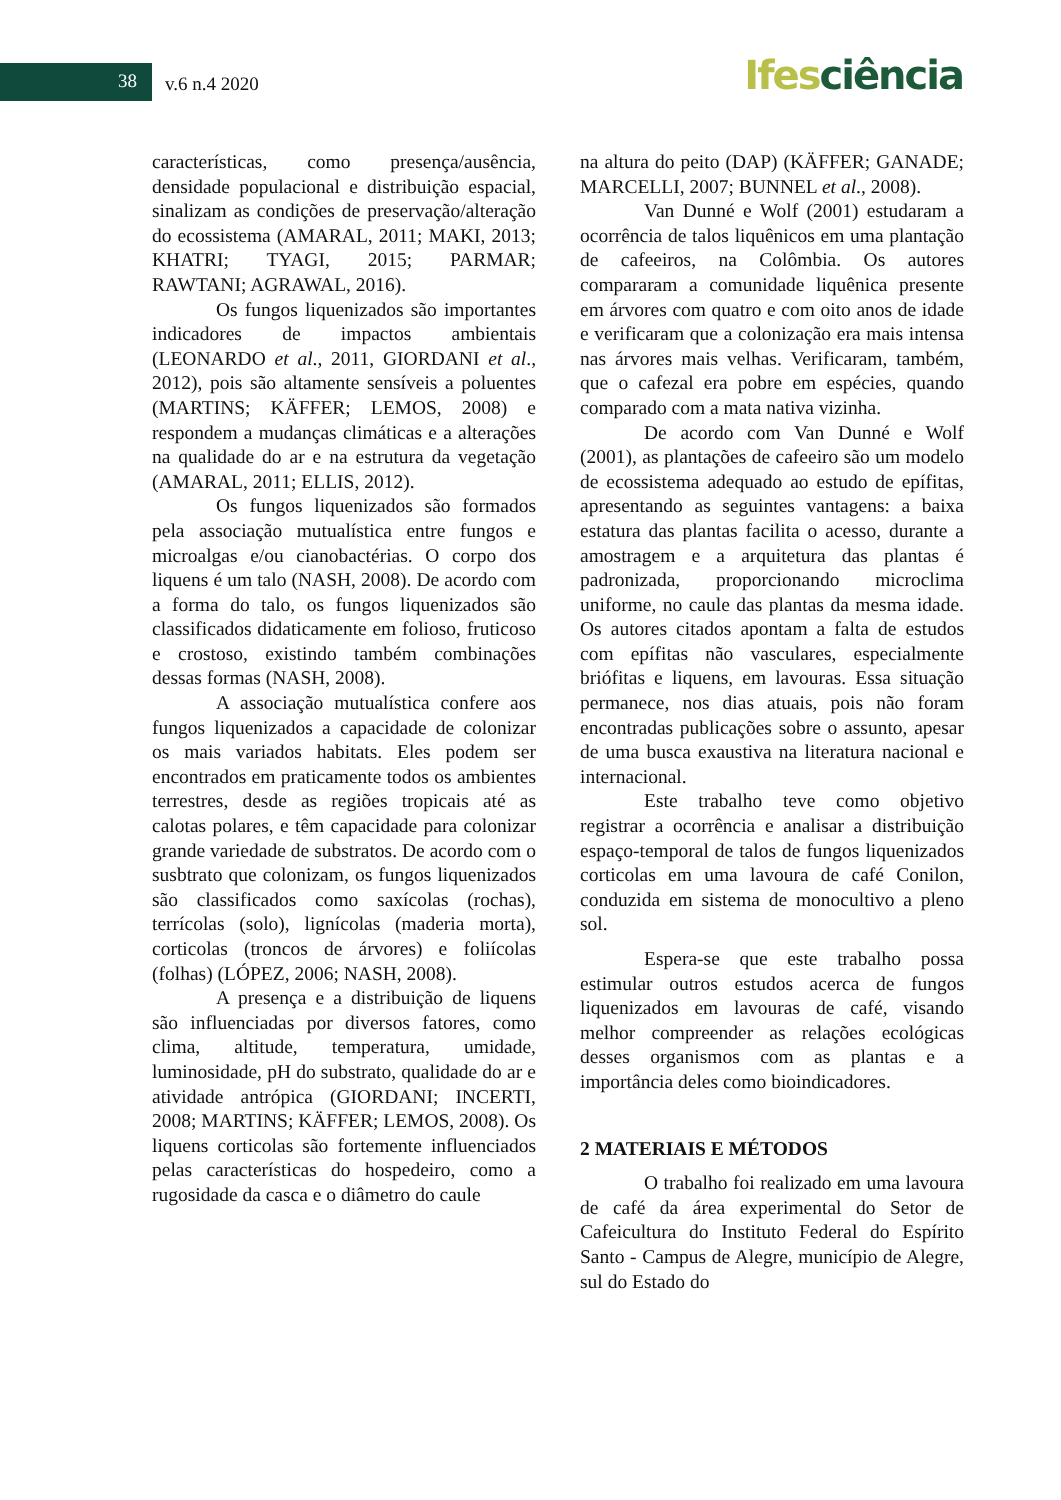38 v.6 n.4 2020 Ifesciência
características, como presença/ausência, densidade populacional e distribuição espacial, sinalizam as condições de preservação/alteração do ecossistema (AMARAL, 2011; MAKI, 2013; KHATRI; TYAGI, 2015; PARMAR; RAWTANI; AGRAWAL, 2016).
Os fungos liquenizados são importantes indicadores de impactos ambientais (LEONARDO et al., 2011, GIORDANI et al., 2012), pois são altamente sensíveis a poluentes (MARTINS; KÄFFER; LEMOS, 2008) e respondem a mudanças climáticas e a alterações na qualidade do ar e na estrutura da vegetação (AMARAL, 2011; ELLIS, 2012).
Os fungos liquenizados são formados pela associação mutualística entre fungos e microalgas e/ou cianobactérias. O corpo dos liquens é um talo (NASH, 2008). De acordo com a forma do talo, os fungos liquenizados são classificados didaticamente em folioso, fruticoso e crostoso, existindo também combinações dessas formas (NASH, 2008).
A associação mutualística confere aos fungos liquenizados a capacidade de colonizar os mais variados habitats. Eles podem ser encontrados em praticamente todos os ambientes terrestres, desde as regiões tropicais até as calotas polares, e têm capacidade para colonizar grande variedade de substratos. De acordo com o susbtrato que colonizam, os fungos liquenizados são classificados como saxícolas (rochas), terrícolas (solo), lignícolas (maderia morta), corticolas (troncos de árvores) e foliícolas (folhas) (LÓPEZ, 2006; NASH, 2008).
A presença e a distribuição de liquens são influenciadas por diversos fatores, como clima, altitude, temperatura, umidade, luminosidade, pH do substrato, qualidade do ar e atividade antrópica (GIORDANI; INCERTI, 2008; MARTINS; KÄFFER; LEMOS, 2008). Os liquens corticolas são fortemente influenciados pelas características do hospedeiro, como a rugosidade da casca e o diâmetro do caule
na altura do peito (DAP) (KÄFFER; GANADE; MARCELLI, 2007; BUNNEL et al., 2008).
Van Dunné e Wolf (2001) estudaram a ocorrência de talos liquênicos em uma plantação de cafeeiros, na Colômbia. Os autores compararam a comunidade liquênica presente em árvores com quatro e com oito anos de idade e verificaram que a colonização era mais intensa nas árvores mais velhas. Verificaram, também, que o cafezal era pobre em espécies, quando comparado com a mata nativa vizinha.
De acordo com Van Dunné e Wolf (2001), as plantações de cafeeiro são um modelo de ecossistema adequado ao estudo de epífitas, apresentando as seguintes vantagens: a baixa estatura das plantas facilita o acesso, durante a amostragem e a arquitetura das plantas é padronizada, proporcionando microclima uniforme, no caule das plantas da mesma idade. Os autores citados apontam a falta de estudos com epífitas não vasculares, especialmente briófitas e liquens, em lavouras. Essa situação permanece, nos dias atuais, pois não foram encontradas publicações sobre o assunto, apesar de uma busca exaustiva na literatura nacional e internacional.
Este trabalho teve como objetivo registrar a ocorrência e analisar a distribuição espaço-temporal de talos de fungos liquenizados corticolas em uma lavoura de café Conilon, conduzida em sistema de monocultivo a pleno sol.
Espera-se que este trabalho possa estimular outros estudos acerca de fungos liquenizados em lavouras de café, visando melhor compreender as relações ecológicas desses organismos com as plantas e a importância deles como bioindicadores.
2 MATERIAIS E MÉTODOS
O trabalho foi realizado em uma lavoura de café da área experimental do Setor de Cafeicultura do Instituto Federal do Espírito Santo - Campus de Alegre, município de Alegre, sul do Estado do